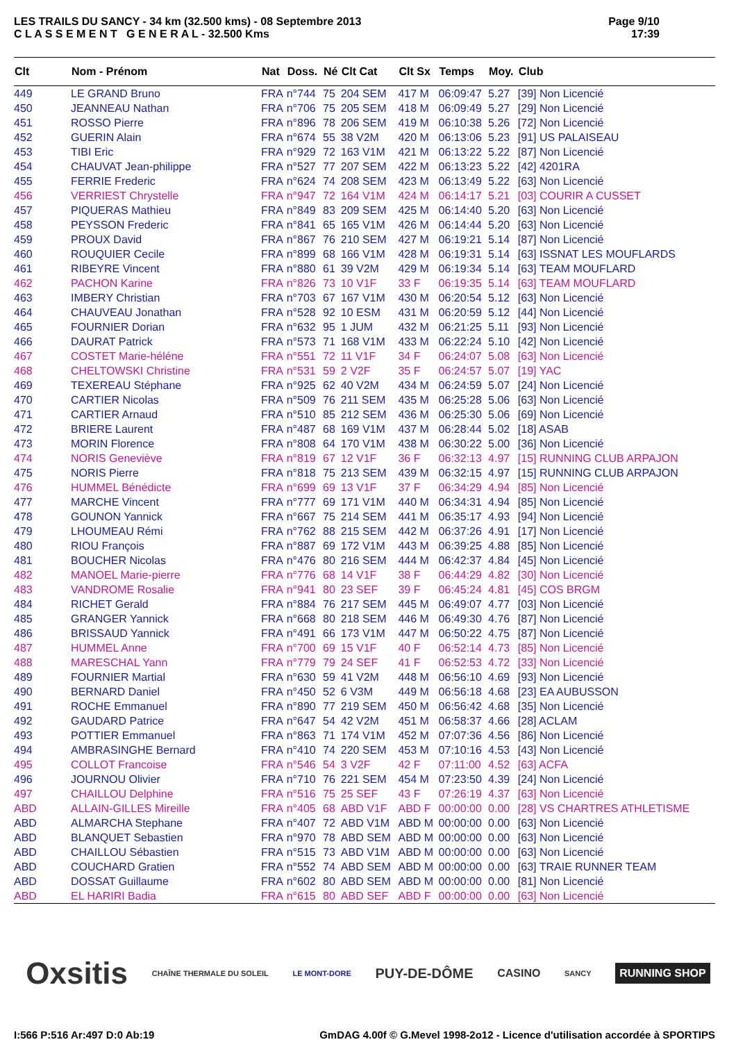LES TRAILS DU SANCY - 34 km (32.500 kms) - 08 Septembre 2013
C L A S S E M E N T G E N E R A L - 32.500 Kms
Page 9/10
17:39
| Clt | Nom - Prénom | Nat | Doss. | Né | Clt Cat | Clt Sx | Temps | Moy. | Club |
| --- | --- | --- | --- | --- | --- | --- | --- | --- | --- |
| 449 | LE GRAND Bruno | FRA | n°744 | 75 | 204 SEM | 417 M | 06:09:47 | 5.27 | [39] Non Licencié |
| 450 | JEANNEAU Nathan | FRA | n°706 | 75 | 205 SEM | 418 M | 06:09:49 | 5.27 | [29] Non Licencié |
| 451 | ROSSO Pierre | FRA | n°896 | 78 | 206 SEM | 419 M | 06:10:38 | 5.26 | [72] Non Licencié |
| 452 | GUERIN Alain | FRA | n°674 | 55 | 38 V2M | 420 M | 06:13:06 | 5.23 | [91] US PALAISEAU |
| 453 | TIBI Eric | FRA | n°929 | 72 | 163 V1M | 421 M | 06:13:22 | 5.22 | [87] Non Licencié |
| 454 | CHAUVAT Jean-philippe | FRA | n°527 | 77 | 207 SEM | 422 M | 06:13:23 | 5.22 | [42] 4201RA |
| 455 | FERRIE Frederic | FRA | n°624 | 74 | 208 SEM | 423 M | 06:13:49 | 5.22 | [63] Non Licencié |
| 456 | VERRIEST Chrystelle | FRA | n°947 | 72 | 164 V1M | 424 M | 06:14:17 | 5.21 | [03] COURIR A CUSSET |
| 457 | PIQUERAS Mathieu | FRA | n°849 | 83 | 209 SEM | 425 M | 06:14:40 | 5.20 | [63] Non Licencié |
| 458 | PEYSSON Frederic | FRA | n°841 | 65 | 165 V1M | 426 M | 06:14:44 | 5.20 | [63] Non Licencié |
| 459 | PROUX David | FRA | n°867 | 76 | 210 SEM | 427 M | 06:19:21 | 5.14 | [87] Non Licencié |
| 460 | ROUQUIER Cecile | FRA | n°899 | 68 | 166 V1M | 428 M | 06:19:31 | 5.14 | [63] ISSNAT LES MOUFLARDS |
| 461 | RIBEYRE Vincent | FRA | n°880 | 61 | 39 V2M | 429 M | 06:19:34 | 5.14 | [63] TEAM MOUFLARD |
| 462 | PACHON Karine | FRA | n°826 | 73 | 10 V1F | 33 F | 06:19:35 | 5.14 | [63] TEAM MOUFLARD |
| 463 | IMBERY Christian | FRA | n°703 | 67 | 167 V1M | 430 M | 06:20:54 | 5.12 | [63] Non Licencié |
| 464 | CHAUVEAU Jonathan | FRA | n°528 | 92 | 10 ESM | 431 M | 06:20:59 | 5.12 | [44] Non Licencié |
| 465 | FOURNIER Dorian | FRA | n°632 | 95 | 1 JUM | 432 M | 06:21:25 | 5.11 | [93] Non Licencié |
| 466 | DAURAT Patrick | FRA | n°573 | 71 | 168 V1M | 433 M | 06:22:24 | 5.10 | [42] Non Licencié |
| 467 | COSTET Marie-héléne | FRA | n°551 | 72 | 11 V1F | 34 F | 06:24:07 | 5.08 | [63] Non Licencié |
| 468 | CHELTOWSKI Christine | FRA | n°531 | 59 | 2 V2F | 35 F | 06:24:57 | 5.07 | [19] YAC |
| 469 | TEXEREAU Stéphane | FRA | n°925 | 62 | 40 V2M | 434 M | 06:24:59 | 5.07 | [24] Non Licencié |
| 470 | CARTIER Nicolas | FRA | n°509 | 76 | 211 SEM | 435 M | 06:25:28 | 5.06 | [63] Non Licencié |
| 471 | CARTIER Arnaud | FRA | n°510 | 85 | 212 SEM | 436 M | 06:25:30 | 5.06 | [69] Non Licencié |
| 472 | BRIERE Laurent | FRA | n°487 | 68 | 169 V1M | 437 M | 06:28:44 | 5.02 | [18] ASAB |
| 473 | MORIN Florence | FRA | n°808 | 64 | 170 V1M | 438 M | 06:30:22 | 5.00 | [36] Non Licencié |
| 474 | NORIS Geneviève | FRA | n°819 | 67 | 12 V1F | 36 F | 06:32:13 | 4.97 | [15] RUNNING CLUB ARPAJON |
| 475 | NORIS Pierre | FRA | n°818 | 75 | 213 SEM | 439 M | 06:32:15 | 4.97 | [15] RUNNING CLUB ARPAJON |
| 476 | HUMMEL Bénédicte | FRA | n°699 | 69 | 13 V1F | 37 F | 06:34:29 | 4.94 | [85] Non Licencié |
| 477 | MARCHE Vincent | FRA | n°777 | 69 | 171 V1M | 440 M | 06:34:31 | 4.94 | [85] Non Licencié |
| 478 | GOUNON Yannick | FRA | n°667 | 75 | 214 SEM | 441 M | 06:35:17 | 4.93 | [94] Non Licencié |
| 479 | LHOUMEAU Rémi | FRA | n°762 | 88 | 215 SEM | 442 M | 06:37:26 | 4.91 | [17] Non Licencié |
| 480 | RIOU François | FRA | n°887 | 69 | 172 V1M | 443 M | 06:39:25 | 4.88 | [85] Non Licencié |
| 481 | BOUCHER Nicolas | FRA | n°476 | 80 | 216 SEM | 444 M | 06:42:37 | 4.84 | [45] Non Licencié |
| 482 | MANOEL Marie-pierre | FRA | n°776 | 68 | 14 V1F | 38 F | 06:44:29 | 4.82 | [30] Non Licencié |
| 483 | VANDROME Rosalie | FRA | n°941 | 80 | 23 SEF | 39 F | 06:45:24 | 4.81 | [45] COS BRGM |
| 484 | RICHET Gerald | FRA | n°884 | 76 | 217 SEM | 445 M | 06:49:07 | 4.77 | [03] Non Licencié |
| 485 | GRANGER Yannick | FRA | n°668 | 80 | 218 SEM | 446 M | 06:49:30 | 4.76 | [87] Non Licencié |
| 486 | BRISSAUD Yannick | FRA | n°491 | 66 | 173 V1M | 447 M | 06:50:22 | 4.75 | [87] Non Licencié |
| 487 | HUMMEL Anne | FRA | n°700 | 69 | 15 V1F | 40 F | 06:52:14 | 4.73 | [85] Non Licencié |
| 488 | MARESCHAL Yann | FRA | n°779 | 79 | 24 SEF | 41 F | 06:52:53 | 4.72 | [33] Non Licencié |
| 489 | FOURNIER Martial | FRA | n°630 | 59 | 41 V2M | 448 M | 06:56:10 | 4.69 | [93] Non Licencié |
| 490 | BERNARD Daniel | FRA | n°450 | 52 | 6 V3M | 449 M | 06:56:18 | 4.68 | [23] EA AUBUSSON |
| 491 | ROCHE Emmanuel | FRA | n°890 | 77 | 219 SEM | 450 M | 06:56:42 | 4.68 | [35] Non Licencié |
| 492 | GAUDARD Patrice | FRA | n°647 | 54 | 42 V2M | 451 M | 06:58:37 | 4.66 | [28] ACLAM |
| 493 | POTTIER Emmanuel | FRA | n°863 | 71 | 174 V1M | 452 M | 07:07:36 | 4.56 | [86] Non Licencié |
| 494 | AMBRASINGHE Bernard | FRA | n°410 | 74 | 220 SEM | 453 M | 07:10:16 | 4.53 | [43] Non Licencié |
| 495 | COLLOT Francoise | FRA | n°546 | 54 | 3 V2F | 42 F | 07:11:00 | 4.52 | [63] ACFA |
| 496 | JOURNOU Olivier | FRA | n°710 | 76 | 221 SEM | 454 M | 07:23:50 | 4.39 | [24] Non Licencié |
| 497 | CHAILLOU Delphine | FRA | n°516 | 75 | 25 SEF | 43 F | 07:26:19 | 4.37 | [63] Non Licencié |
| ABD | ALLAIN-GILLES Mireille | FRA | n°405 | 68 | ABD V1F | ABD F | 00:00:00 | 0.00 | [28] VS CHARTRES ATHLETISME |
| ABD | ALMARCHA Stephane | FRA | n°407 | 72 | ABD V1M | ABD M | 00:00:00 | 0.00 | [63] Non Licencié |
| ABD | BLANQUET Sebastien | FRA | n°970 | 78 | ABD SEM | ABD M | 00:00:00 | 0.00 | [63] Non Licencié |
| ABD | CHAILLOU Sébastien | FRA | n°515 | 73 | ABD V1M | ABD M | 00:00:00 | 0.00 | [63] Non Licencié |
| ABD | COUCHARD Gratien | FRA | n°552 | 74 | ABD SEM | ABD M | 00:00:00 | 0.00 | [63] TRAIE RUNNER TEAM |
| ABD | DOSSAT Guillaume | FRA | n°602 | 80 | ABD SEM | ABD M | 00:00:00 | 0.00 | [81] Non Licencié |
| ABD | EL HARIRI Badia | FRA | n°615 | 80 | ABD SEF | ABD F | 00:00:00 | 0.00 | [63] Non Licencié |
Oxsitis
CHAÎNE THERMALE DU SOLEIL LE MONT-DORE
PUY-DE-DÔME
CASINO
SANCY
RUNNING SHOP
I:566 P:516 Ar:497 D:0 Ab:19 GmDAG 4.00f © G.Mevel 1998-2o12 - Licence d'utilisation accordée à SPORTIPS